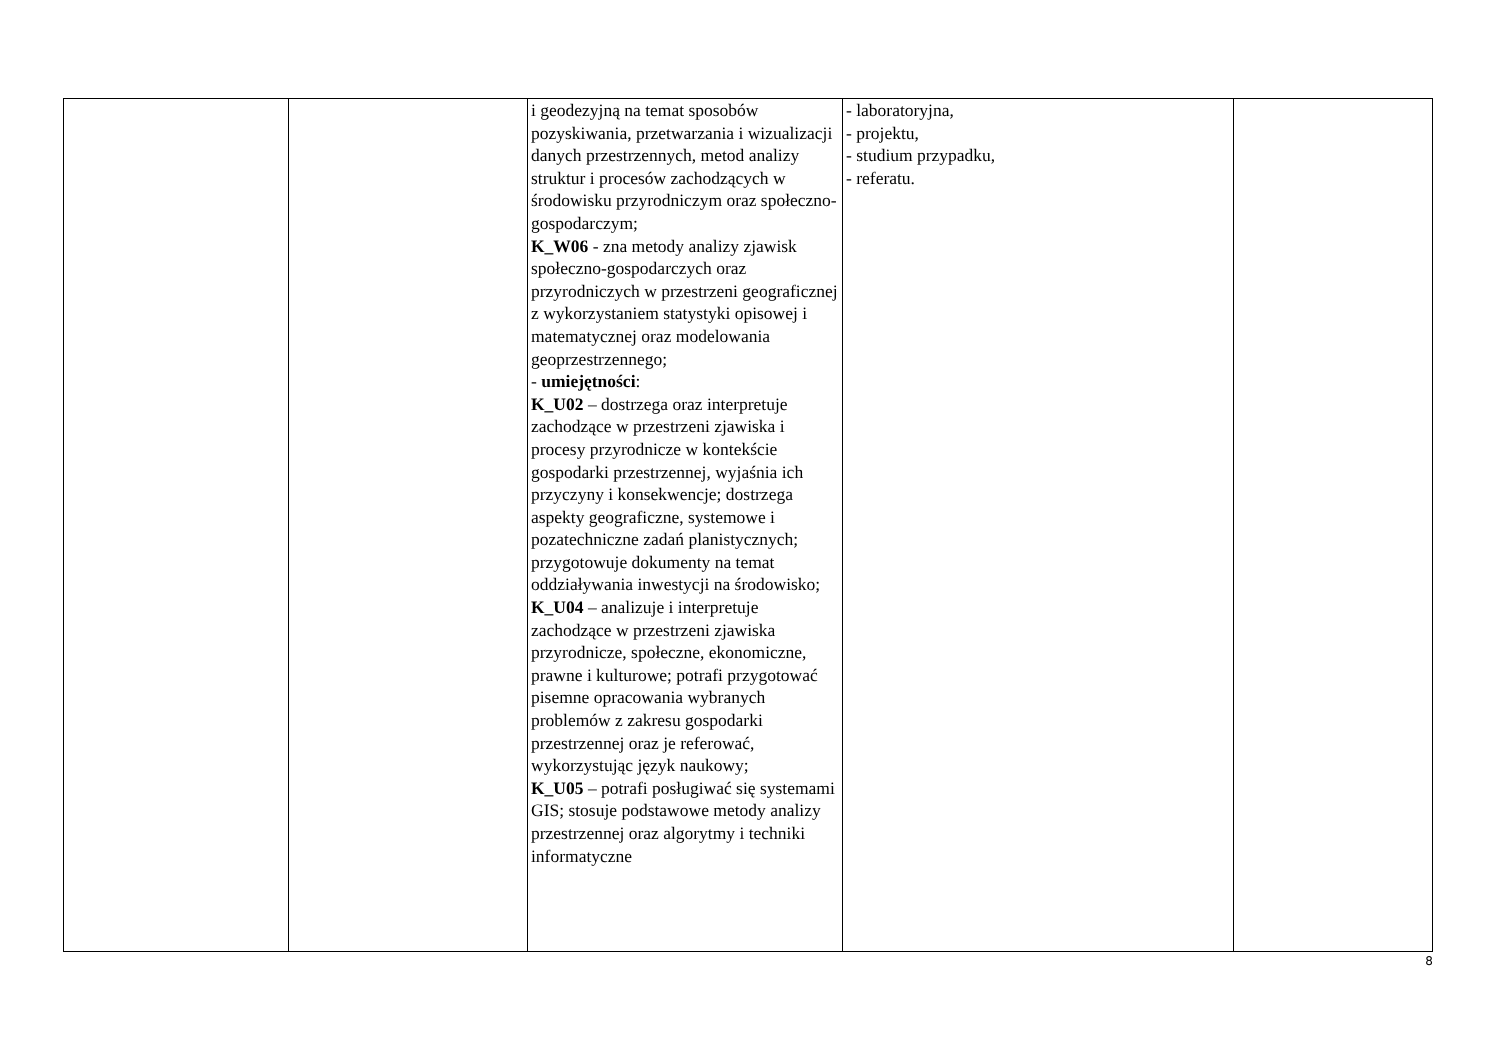| | | i geodezyjną na temat sposobów pozyskiwania, przetwarzania i wizualizacji danych przestrzennych, metod analizy struktur i procesów zachodzących w środowisku przyrodniczym oraz społeczno-gospodarczym; K_W06 - zna metody analizy zjawisk społeczno-gospodarczych oraz przyrodniczych w przestrzeni geograficznej z wykorzystaniem statystyki opisowej i matematycznej oraz modelowania geoprzestrzennego; - umiejętności : K_U02 – dostrzega oraz interpretuje zachodzące w przestrzeni zjawiska i procesy przyrodnicze w kontekście gospodarki przestrzennej, wyjaśnia ich przyczyny i konsekwencje; dostrzega aspekty geograficzne, systemowe i pozatechniczne zadań planistycznych; przygotowuje dokumenty na temat oddziaływania inwestycji na środowisko; K_U04 – analizuje i interpretuje zachodzące w przestrzeni zjawiska przyrodnicze, społeczne, ekonomiczne, prawne i kulturowe; potrafi przygotować pisemne opracowania wybranych problemów z zakresu gospodarki przestrzennej oraz je referować, wykorzystując język naukowy; K_U05 – potrafi posługiwać się systemami GIS; stosuje podstawowe metody analizy przestrzennej oraz algorytmy i techniki informatyczne | - laboratoryjna, - projektu, - studium przypadku, - referatu. | |
8